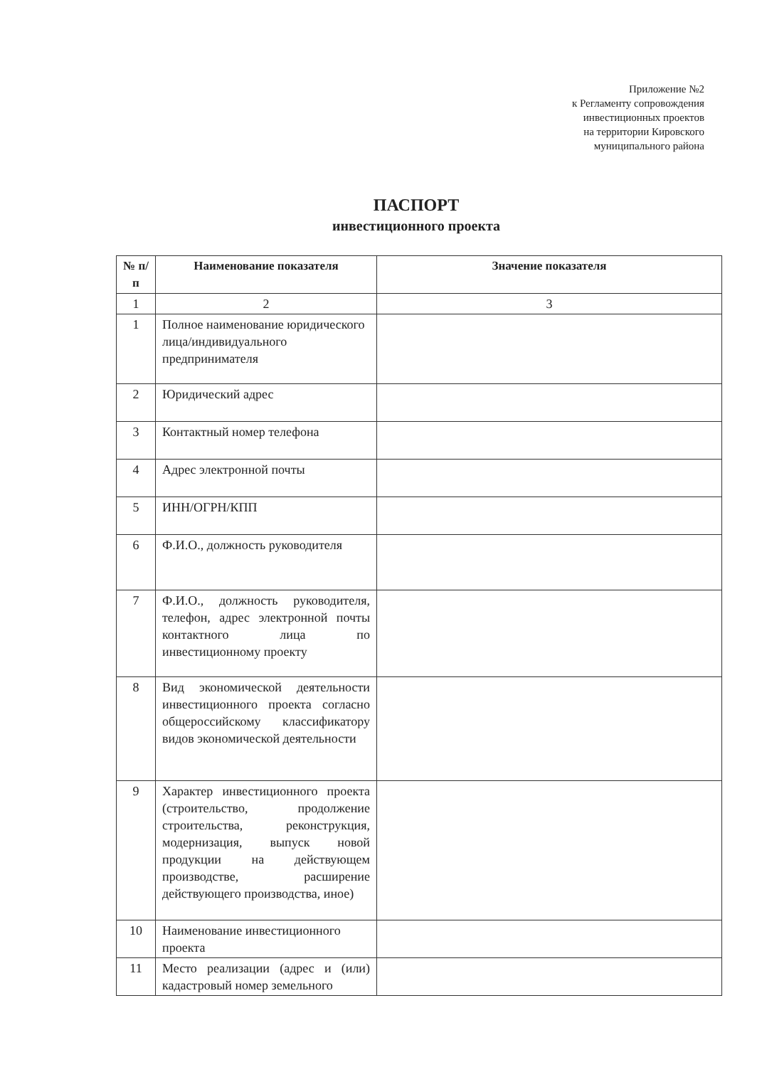Приложение №2
к Регламенту сопровождения
инвестиционных проектов
на территории Кировского
муниципального района
ПАСПОРТ
инвестиционного проекта
| № п/п | Наименование показателя | Значение показателя |
| --- | --- | --- |
| 1 | 2 | 3 |
| 1 | Полное наименование юридического лица/индивидуального предпринимателя | |
| 2 | Юридический адрес | |
| 3 | Контактный номер телефона | |
| 4 | Адрес электронной почты | |
| 5 | ИНН/ОГРН/КПП | |
| 6 | Ф.И.О., должность руководителя | |
| 7 | Ф.И.О., должность руководителя, телефон, адрес электронной почты контактного лица по инвестиционному проекту | |
| 8 | Вид экономической деятельности инвестиционного проекта согласно общероссийскому классификатору видов экономической деятельности | |
| 9 | Характер инвестиционного проекта (строительство, продолжение строительства, реконструкция, модернизация, выпуск новой продукции на действующем производстве, расширение действующего производства, иное) | |
| 10 | Наименование инвестиционного проекта | |
| 11 | Место реализации (адрес и (или) кадастровый номер земельного | |